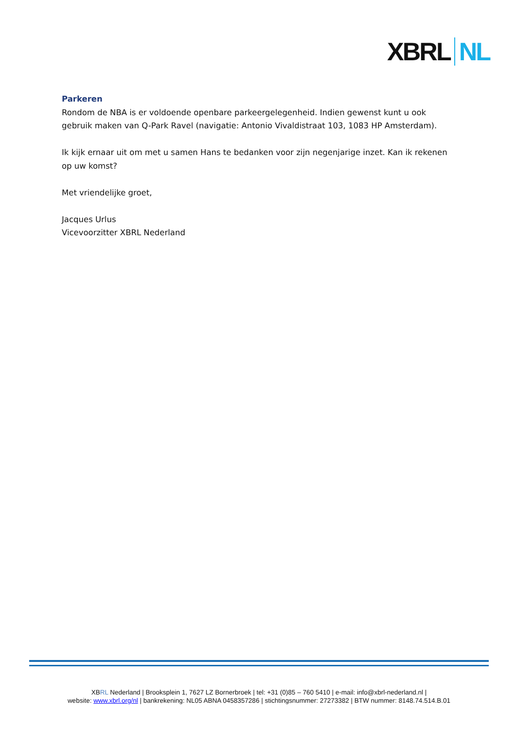XBRL NL
Parkeren
Rondom de NBA is er voldoende openbare parkeergelegenheid. Indien gewenst kunt u ook gebruik maken van Q-Park Ravel (navigatie: Antonio Vivaldistraat 103, 1083 HP Amsterdam).
Ik kijk ernaar uit om met u samen Hans te bedanken voor zijn negenjarige inzet. Kan ik rekenen op uw komst?
Met vriendelijke groet,
Jacques Urlus
Vicevoorzitter XBRL Nederland
XBRL Nederland | Brooksplein 1, 7627 LZ Bornerbroek | tel: +31 (0)85 – 760 5410 | e-mail: info@xbrl-nederland.nl |
website: www.xbrl.org/nl | bankrekening: NL05 ABNA 0458357286 | stichtingsnummer: 27273382 | BTW nummer: 8148.74.514.B.01